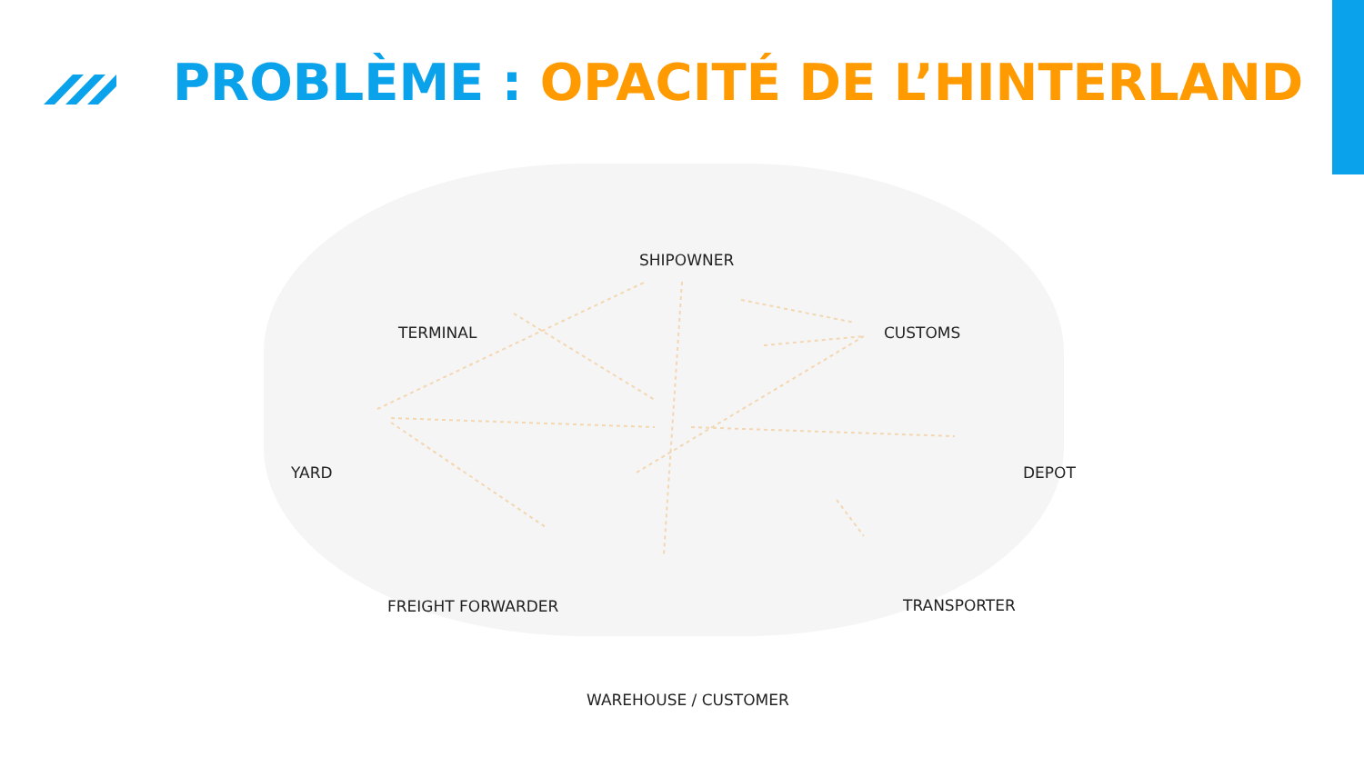PROBLÈME : OPACITÉ DE L’HINTERLAND
SHIPOWNER
TERMINAL CUSTOMS
YARD DEPOT
FREIGHT FORWARDER TRANSPORTER
WAREHOUSE / CUSTOMER